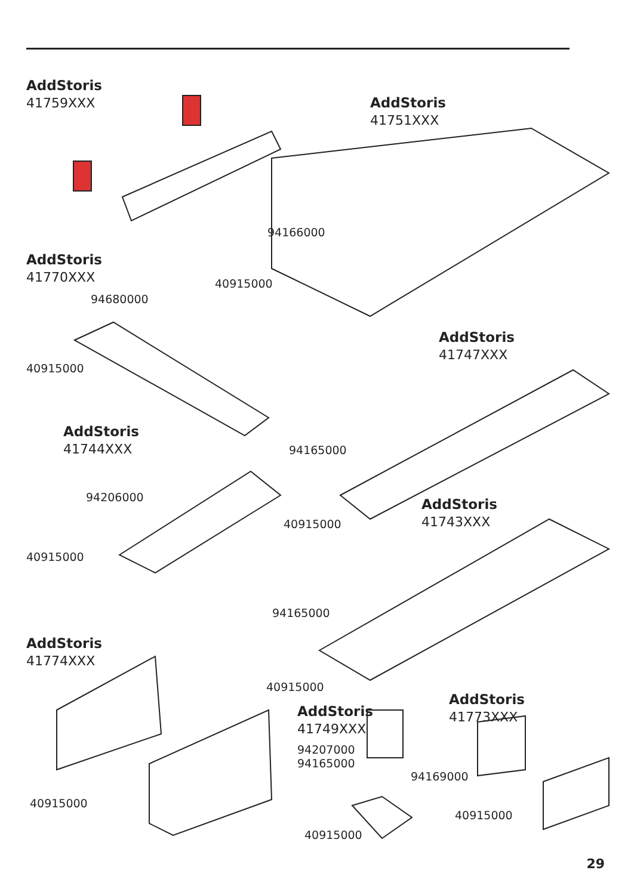AddStoris
41759XXX
AddStoris
41751XXX
94166000
40915000
AddStoris
41770XXX
94680000
40915000
AddStoris
41747XXX
AddStoris
41744XXX
94165000
94206000
40915000
AddStoris
41743XXX
40915000
94165000
AddStoris
41774XXX
40915000
AddStoris
41749XXX
AddStoris
41773XXX
94207000
94165000
94169000
40915000
40915000
40915000
29